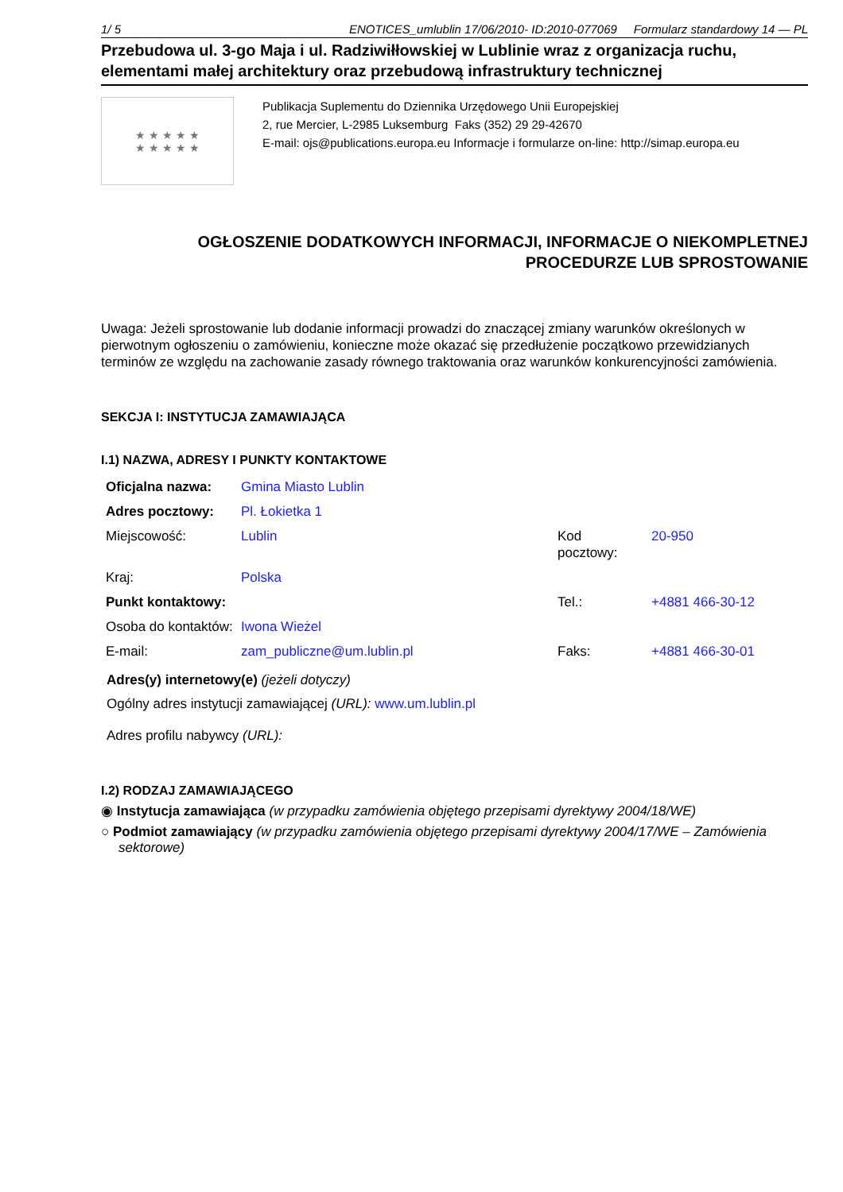1/ 5 ENOTICES_umlublin 17/06/2010- ID:2010-077069 Formularz standardowy 14 — PL
Przebudowa ul. 3-go Maja i ul. Radziwiłłowskiej w Lublinie wraz z organizacja ruchu, elementami małej architektury oraz przebudową infrastruktury technicznej
★ ★ ★ ★ ★
★ ★ ★ ★ ★
Publikacja Suplementu do Dziennika Urzędowego Unii Europejskiej
2, rue Mercier, L-2985 Luksemburg Faks (352) 29 29-42670
E-mail: ojs@publications.europa.eu Informacje i formularze on-line: http://simap.europa.eu
OGŁOSZENIE DODATKOWYCH INFORMACJI, INFORMACJE O NIEKOMPLETNEJ PROCEDURZE LUB SPROSTOWANIE
Uwaga: Jeżeli sprostowanie lub dodanie informacji prowadzi do znaczącej zmiany warunków określonych w pierwotnym ogłoszeniu o zamówieniu, konieczne może okazać się przedłużenie początkowo przewidzianych terminów ze względu na zachowanie zasady równego traktowania oraz warunków konkurencyjności zamówienia.
SEKCJA I: INSTYTUCJA ZAMAWIAJĄCA
I.1) NAZWA, ADRESY I PUNKTY KONTAKTOWE
| Oficjalna nazwa: | Gmina Miasto Lublin | | |
| Adres pocztowy: | Pl. Łokietka 1 | | |
| Miejscowość: | Lublin | Kod pocztowy: | 20-950 |
| Kraj: | Polska | | |
| Punkt kontaktowy: | | Tel.: | +4881 466-30-12 |
| Osoba do kontaktów: | Iwona Wieżel | | |
| E-mail: | zam_publiczne@um.lublin.pl | Faks: | +4881 466-30-01 |
Adres(y) internetowy(e) (jeżeli dotyczy)
Ogólny adres instytucji zamawiającej (URL): www.um.lublin.pl
Adres profilu nabywcy (URL):
I.2) RODZAJ ZAMAWIAJĄCEGO
◉ Instytucja zamawiająca (w przypadku zamówienia objętego przepisami dyrektywy 2004/18/WE)
○ Podmiot zamawiający (w przypadku zamówienia objętego przepisami dyrektywy 2004/17/WE – Zamówienia sektorowe)